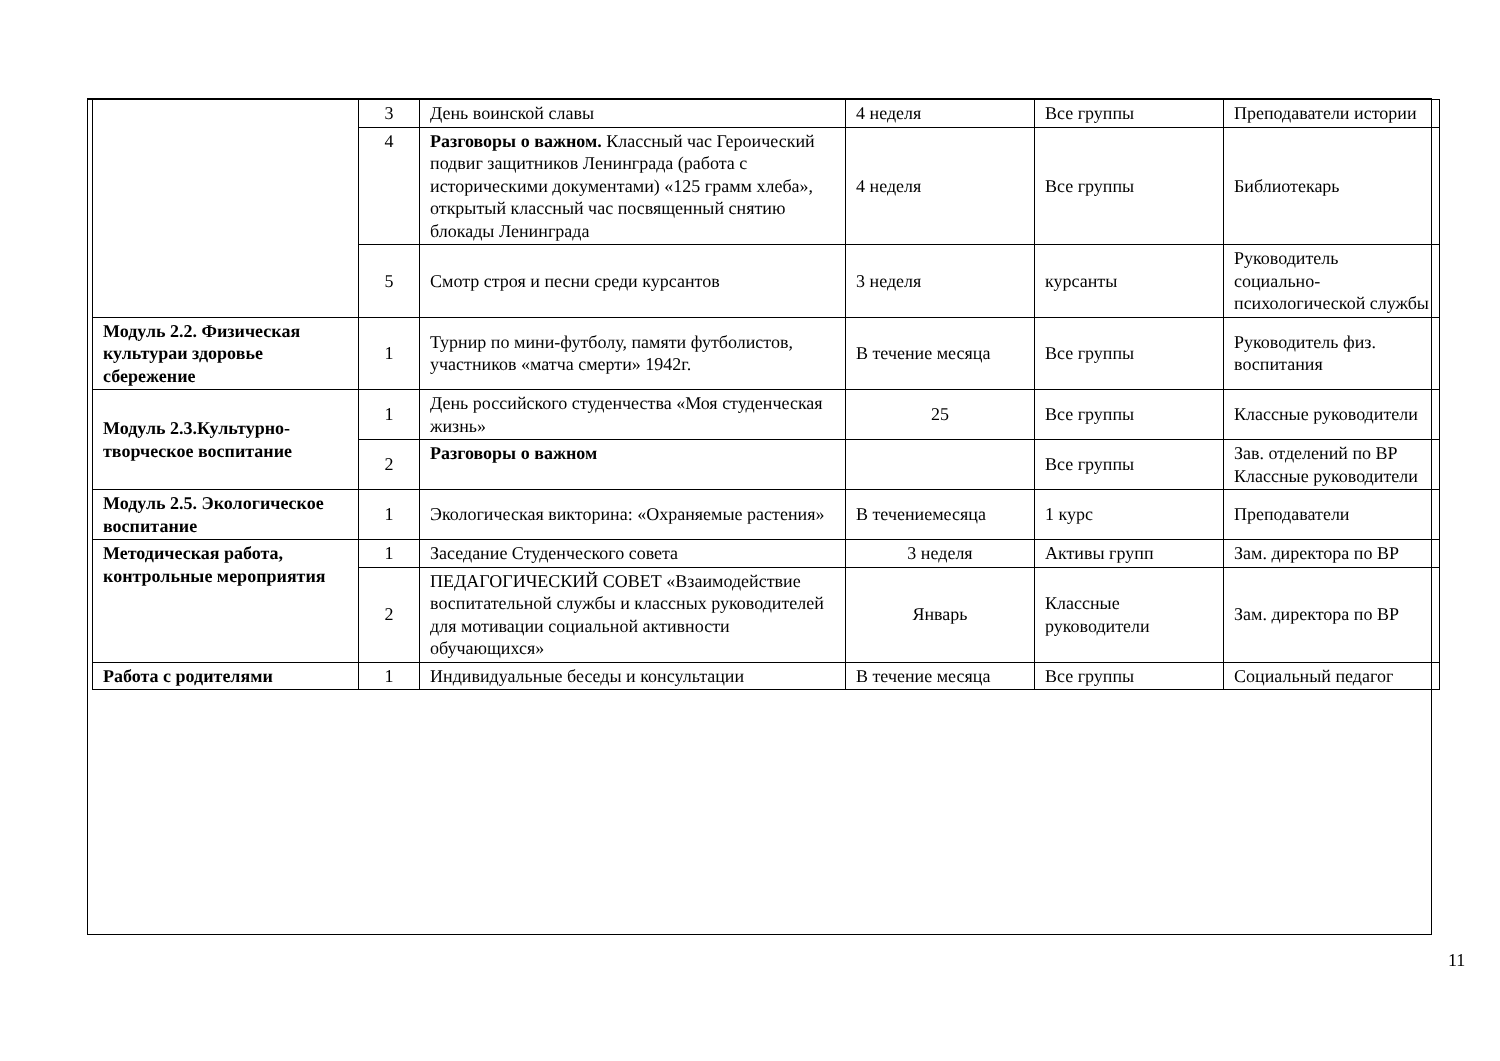| | 3 | День воинской славы | 4 неделя | Все группы | Преподаватели истории |
| | 4 | Разговоры о важном. Классный час Героический подвиг защитников Ленинграда (работа с историческими документами) «125 грамм хлеба», открытый классный час посвященный снятию блокады Ленинграда | 4 неделя | Все группы | Библиотекарь |
| | 5 | Смотр строя и песни среди курсантов | 3 неделя | курсанты | Руководитель социально-психологической службы |
| Модуль 2.2. Физическая культураи здоровье сбережение | 1 | Турнир по мини-футболу, памяти футболистов, участников «матча смерти» 1942г. | В течение месяца | Все группы | Руководитель физ. воспитания |
| Модуль 2.3.Культурно-творческое воспитание | 1 | День российского студенчества «Моя студенческая жизнь» | 25 | Все группы | Классные руководители |
| | 2 | Разговоры о важном | | Все группы | Зав. отделений по ВР Классные руководители |
| Модуль 2.5. Экологическое воспитание | 1 | Экологическая викторина: «Охраняемые растения» | В течениемесяца | 1 курс | Преподаватели |
| Методическая работа, контрольные мероприятия | 1 | Заседание Студенческого совета | 3 неделя | Активы групп | Зам. директора по ВР |
| | 2 | ПЕДАГОГИЧЕСКИЙ СОВЕТ «Взаимодействие воспитательной службы и классных руководителей для мотивации социальной активности обучающихся» | Январь | Классные руководители | Зам. директора по ВР |
| Работа с родителями | 1 | Индивидуальные беседы и консультации | В течение месяца | Все группы | Социальный педагог |
11